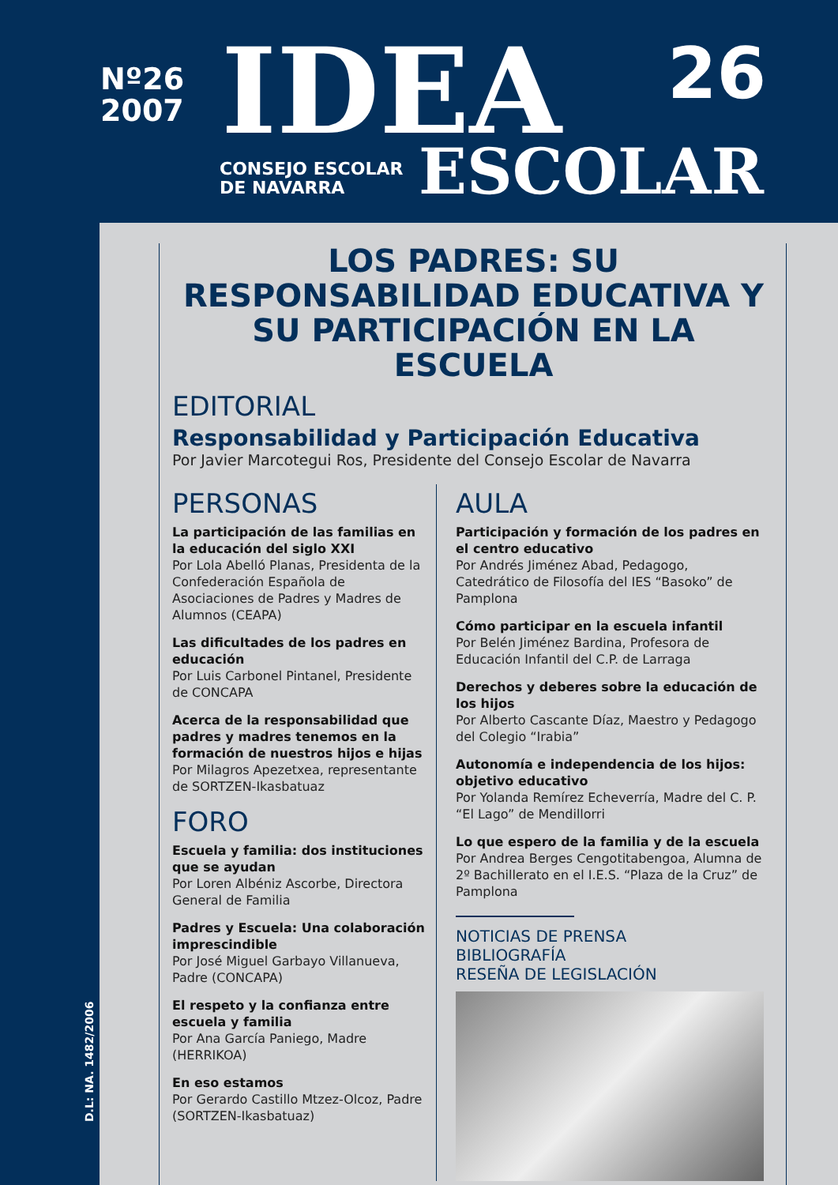Nº26
2007
IDEA 26
CONSEJO ESCOLAR
DE NAVARRA
ESCOLAR
LOS PADRES: SU RESPONSABILIDAD EDUCATIVA Y SU PARTICIPACIÓN EN LA ESCUELA
EDITORIAL
Responsabilidad y Participación Educativa
Por Javier Marcotegui Ros, Presidente del Consejo Escolar de Navarra
PERSONAS
La participación de las familias en la educación del siglo XXI
Por Lola Abelló Planas, Presidenta de la Confederación Española de Asociaciones de Padres y Madres de Alumnos (CEAPA)
Las dificultades de los padres en educación
Por Luis Carbonel Pintanel, Presidente de CONCAPA
Acerca de la responsabilidad que padres y madres tenemos en la formación de nuestros hijos e hijas
Por Milagros Apezetxea, representante de SORTZEN-Ikasbatuaz
FORO
Escuela y familia: dos instituciones que se ayudan
Por Loren Albéniz Ascorbe, Directora General de Familia
Padres y Escuela: Una colaboración imprescindible
Por José Miguel Garbayo Villanueva, Padre (CONCAPA)
El respeto y la confianza entre escuela y familia
Por Ana García Paniego, Madre (HERRIKOA)
En eso estamos
Por Gerardo Castillo Mtzez-Olcoz, Padre (SORTZEN-Ikasbatuaz)
AULA
Participación y formación de los padres en el centro educativo
Por Andrés Jiménez Abad, Pedagogo, Catedrático de Filosofía del IES “Basoko” de Pamplona
Cómo participar en la escuela infantil
Por Belén Jiménez Bardina, Profesora de Educación Infantil del C.P. de Larraga
Derechos y deberes sobre la educación de los hijos
Por Alberto Cascante Díaz, Maestro y Pedagogo del Colegio “Irabia”
Autonomía e independencia de los hijos: objetivo educativo
Por Yolanda Remírez Echeverría, Madre del C. P. “El Lago” de Mendillorri
Lo que espero de la familia y de la escuela
Por Andrea Berges Cengotitabengoa, Alumna de 2º Bachillerato en el I.E.S. “Plaza de la Cruz” de Pamplona
NOTICIAS DE PRENSA
BIBLIOGRAFÍA
RESEÑA DE LEGISLACIÓN
D.L: NA. 1482/2006